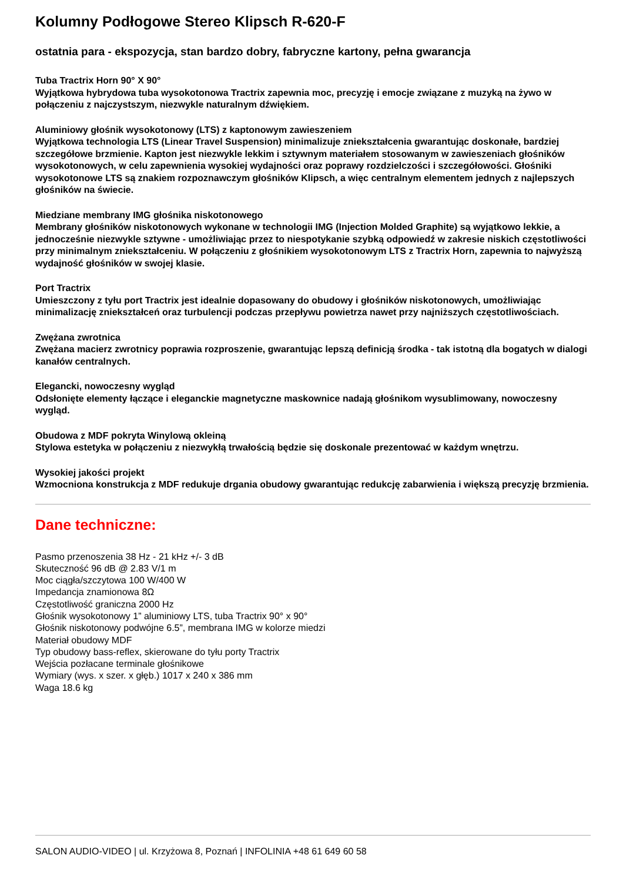Kolumny Podłogowe Stereo Klipsch R-620-F
ostatnia para - ekspozycja, stan bardzo dobry, fabryczne kartony, pełna gwarancja
Tuba Tractrix Horn 90° X 90°
Wyjątkowa hybrydowa tuba wysokotonowa Tractrix zapewnia moc, precyzję i emocje związane z muzyką na żywo w połączeniu z najczystszym, niezwykle naturalnym dźwiękiem.
Aluminiowy głośnik wysokotonowy (LTS) z kaptonowym zawieszeniem
Wyjątkowa technologia LTS (Linear Travel Suspension) minimalizuje zniekształcenia gwarantując doskonałe, bardziej szczegółowe brzmienie. Kapton jest niezwykle lekkim i sztywnym materiałem stosowanym w zawieszeniach głośników wysokotonowych, w celu zapewnienia wysokiej wydajności oraz poprawy rozdzielczości i szczegółowości. Głośniki wysokotonowe LTS są znakiem rozpoznawczym głośników Klipsch, a więc centralnym elementem jednych z najlepszych głośników na świecie.
Miedziane membrany IMG głośnika niskotonowego
Membrany głośników niskotonowych wykonane w technologii IMG (Injection Molded Graphite) są wyjątkowo lekkie, a jednocześnie niezwykle sztywne - umożliwiając przez to niespotykanie szybką odpowiedź w zakresie niskich częstotliwości przy minimalnym zniekształceniu. W połączeniu z głośnikiem wysokotonowym LTS z Tractrix Horn, zapewnia to najwyższą wydajność głośników w swojej klasie.
Port Tractrix
Umieszczony z tyłu port Tractrix jest idealnie dopasowany do obudowy i głośników niskotonowych, umożliwiając minimalizację zniekształceń oraz turbulencji podczas przepływu powietrza nawet przy najniższych częstotliwościach.
Zwężana zwrotnica
Zwężana macierz zwrotnicy poprawia rozproszenie, gwarantując lepszą definicją środka - tak istotną dla bogatych w dialogi kanałów centralnych.
Elegancki, nowoczesny wygląd
Odsłonięte elementy łączące i eleganckie magnetyczne maskownice nadają głośnikom wysublimowany, nowoczesny wygląd.
Obudowa z MDF pokryta Winylową okleiną
Stylowa estetyka w połączeniu z niezwykłą trwałością będzie się doskonale prezentować w każdym wnętrzu.
Wysokiej jakości projekt
Wzmocniona konstrukcja z MDF redukuje drgania obudowy gwarantując redukcję zabarwienia i większą precyzję brzmienia.
Dane techniczne:
Pasmo przenoszenia 38 Hz - 21 kHz +/- 3 dB
Skuteczność 96 dB @ 2.83 V/1 m
Moc ciągła/szczytowa 100 W/400 W
Impedancja znamionowa 8Ω
Częstotliwość graniczna 2000 Hz
Głośnik wysokotonowy 1” aluminiowy LTS, tuba Tractrix 90° x 90°
Głośnik niskotonowy podwójne 6.5”, membrana IMG w kolorze miedzi
Materiał obudowy MDF
Typ obudowy bass-reflex, skierowane do tyłu porty Tractrix
Wejścia pozłacane terminale głośnikowe
Wymiary (wys. x szer. x głęb.) 1017 x 240 x 386 mm
Waga 18.6 kg
SALON AUDIO-VIDEO | ul. Krzyżowa 8, Poznań | INFOLINIA +48 61 649 60 58